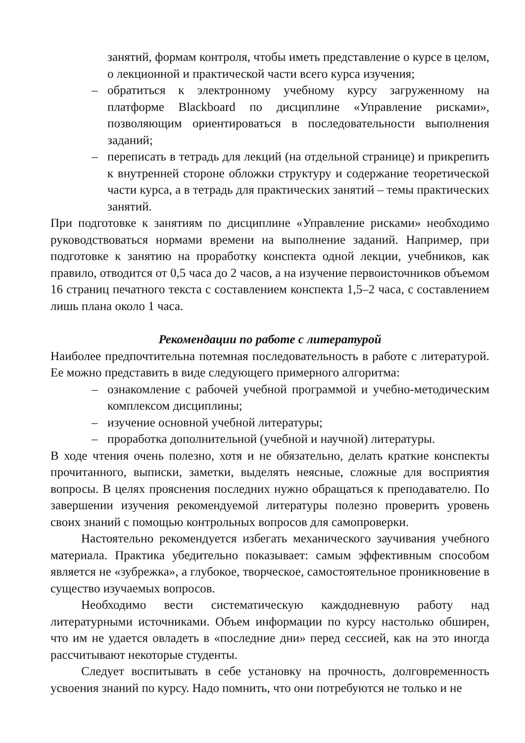занятий, формам контроля, чтобы иметь представление о курсе в целом, о лекционной и практической части всего курса изучения;
– обратиться к электронному учебному курсу загруженному на платформе Blackboard по дисциплине «Управление рисками», позволяющим ориентироваться в последовательности выполнения заданий;
– переписать в тетрадь для лекций (на отдельной странице) и прикрепить к внутренней стороне обложки структуру и содержание теоретической части курса, а в тетрадь для практических занятий – темы практических занятий.
При подготовке к занятиям по дисциплине «Управление рисками» необходимо руководствоваться нормами времени на выполнение заданий. Например, при подготовке к занятию на проработку конспекта одной лекции, учебников, как правило, отводится от 0,5 часа до 2 часов, а на изучение первоисточников объемом 16 страниц печатного текста с составлением конспекта 1,5–2 часа, с составлением лишь плана около 1 часа.
Рекомендации по работе с литературой
Наиболее предпочтительна потемная последовательность в работе с литературой. Ее можно представить в виде следующего примерного алгоритма:
– ознакомление с рабочей учебной программой и учебно-методическим комплексом дисциплины;
– изучение основной учебной литературы;
– проработка дополнительной (учебной и научной) литературы.
В ходе чтения очень полезно, хотя и не обязательно, делать краткие конспекты прочитанного, выписки, заметки, выделять неясные, сложные для восприятия вопросы. В целях прояснения последних нужно обращаться к преподавателю. По завершении изучения рекомендуемой литературы полезно проверить уровень своих знаний с помощью контрольных вопросов для самопроверки.
Настоятельно рекомендуется избегать механического заучивания учебного материала. Практика убедительно показывает: самым эффективным способом является не «зубрежка», а глубокое, творческое, самостоятельное проникновение в существо изучаемых вопросов.
Необходимо вести систематическую каждодневную работу над литературными источниками. Объем информации по курсу настолько обширен, что им не удается овладеть в «последние дни» перед сессией, как на это иногда рассчитывают некоторые студенты.
Следует воспитывать в себе установку на прочность, долговременность усвоения знаний по курсу. Надо помнить, что они потребуются не только и не